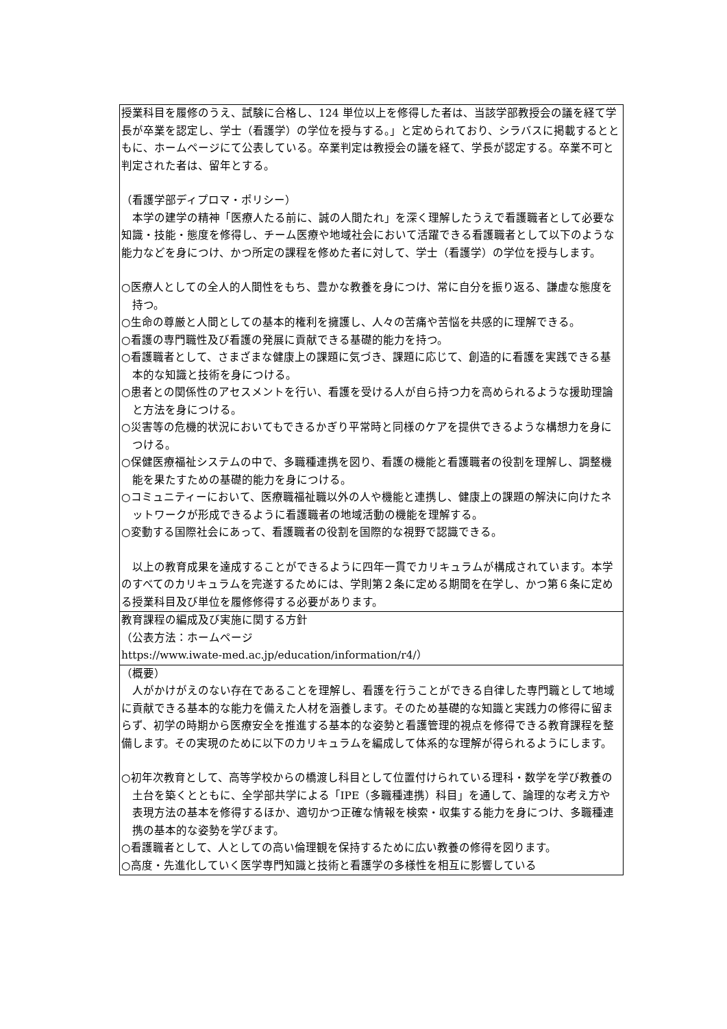| 授業科目を履修のうえ、試験に合格し、124 単位以上を修得した者は、当該学部教授会の議を経て学長が卒業を認定し、学士（看護学）の学位を授与する。」と定められており、シラバスに掲載するとともに、ホームページにて公表している。卒業判定は教授会の議を経て、学長が認定する。卒業不可と判定された者は、留年とする。 （看護学部ディプロマ・ポリシー） 本学の建学の精神「医療人たる前に、誠の人間たれ」を深く理解したうえで看護職者として必要な知識・技能・態度を修得し、チーム医療や地域社会において活躍できる看護職者として以下のような能力などを身につけ、かつ所定の課程を修めた者に対して、学士（看護学）の学位を授与します。 ○医療人としての全人的人間性をもち、豊かな教養を身につけ、常に自分を振り返る、謙虚な態度を持つ。 ○生命の尊厳と人間としての基本的権利を擁護し、人々の苦痛や苦悩を共感的に理解できる。 ○看護の専門職性及び看護の発展に貢献できる基礎的能力を持つ。 ○看護職者として、さまざまな健康上の課題に気づき、課題に応じて、創造的に看護を実践できる基本的な知識と技術を身につける。 ○患者との関係性のアセスメントを行い、看護を受ける人が自ら持つ力を高められるような援助理論と方法を身につける。 ○災害等の危機的状況においてもできるかぎり平常時と同様のケアを提供できるような構想力を身につける。 ○保健医療福祉システムの中で、多職種連携を図り、看護の機能と看護職者の役割を理解し、調整機能を果たすための基礎的能力を身につける。 ○コミュニティーにおいて、医療職福祉職以外の人や機能と連携し、健康上の課題の解決に向けたネットワークが形成できるように看護職者の地域活動の機能を理解する。 ○変動する国際社会にあって、看護職者の役割を国際的な視野で認識できる。 以上の教育成果を達成することができるように四年一貫でカリキュラムが構成されています。本学のすべてのカリキュラムを完遂するためには、学則第２条に定める期間を在学し、かつ第６条に定める授業科目及び単位を履修修得する必要があります。 |
| 教育課程の編成及び実施に関する方針 （公表方法：ホームページ https://www.iwate-med.ac.jp/education/information/r4/） |
| （概要） 人がかけがえのない存在であることを理解し、看護を行うことができる自律した専門職として地域に貢献できる基本的な能力を備えた人材を涵養します。そのため基礎的な知識と実践力の修得に留まらず、初学の時期から医療安全を推進する基本的な姿勢と看護管理的視点を修得できる教育課程を整備します。その実現のために以下のカリキュラムを編成して体系的な理解が得られるようにします。 ○初年次教育として、高等学校からの橋渡し科目として位置付けられている理科・数学を学び教養の土台を築くとともに、全学部共学による「IPE（多職種連携）科目」を通して、論理的な考え方や表現方法の基本を修得するほか、適切かつ正確な情報を検索・収集する能力を身につけ、多職種連携の基本的な姿勢を学びます。 ○看護職者として、人としての高い倫理観を保持するために広い教養の修得を図ります。 ○高度・先進化していく医学専門知識と技術と看護学の多様性を相互に影響している |